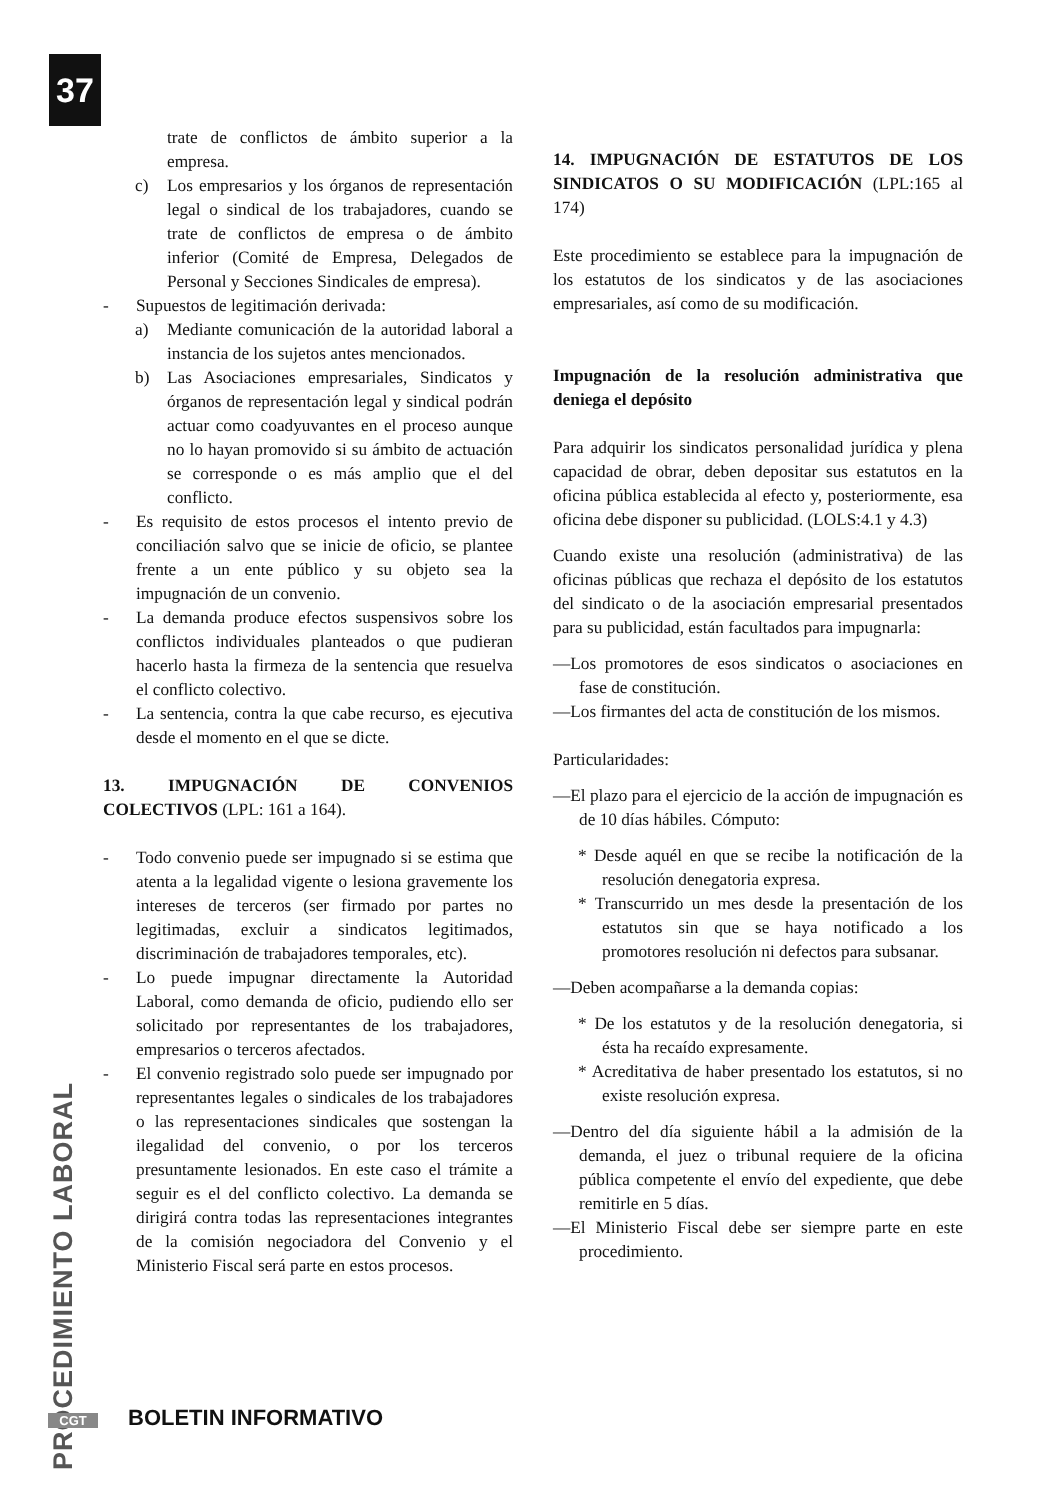37
trate de conflictos de ámbito superior a la empresa.
c) Los empresarios y los órganos de representación legal o sindical de los trabajadores, cuando se trate de conflictos de empresa o de ámbito inferior (Comité de Empresa, Delegados de Personal y Secciones Sindicales de empresa).
- Supuestos de legitimación derivada:
a) Mediante comunicación de la autoridad laboral a instancia de los sujetos antes mencionados.
b) Las Asociaciones empresariales, Sindicatos y órganos de representación legal y sindical podrán actuar como coadyuvantes en el proceso aunque no lo hayan promovido si su ámbito de actuación se corresponde o es más amplio que el del conflicto.
- Es requisito de estos procesos el intento previo de conciliación salvo que se inicie de oficio, se plantee frente a un ente público y su objeto sea la impugnación de un convenio.
- La demanda produce efectos suspensivos sobre los conflictos individuales planteados o que pudieran hacerlo hasta la firmeza de la sentencia que resuelva el conflicto colectivo.
- La sentencia, contra la que cabe recurso, es ejecutiva desde el momento en el que se dicte.
13. IMPUGNACIÓN DE CONVENIOS COLECTIVOS (LPL: 161 a 164).
- Todo convenio puede ser impugnado si se estima que atenta a la legalidad vigente o lesiona gravemente los intereses de terceros (ser firmado por partes no legitimadas, excluir a sindicatos legitimados, discriminación de trabajadores temporales, etc).
- Lo puede impugnar directamente la Autoridad Laboral, como demanda de oficio, pudiendo ello ser solicitado por representantes de los trabajadores, empresarios o terceros afectados.
- El convenio registrado solo puede ser impugnado por representantes legales o sindicales de los trabajadores o las representaciones sindicales que sostengan la ilegalidad del convenio, o por los terceros presuntamente lesionados. En este caso el trámite a seguir es el del conflicto colectivo. La demanda se dirigirá contra todas las representaciones integrantes de la comisión negociadora del Convenio y el Ministerio Fiscal será parte en estos procesos.
14. IMPUGNACIÓN DE ESTATUTOS DE LOS SINDICATOS O SU MODIFICACIÓN (LPL:165 al 174)
Este procedimiento se establece para la impugnación de los estatutos de los sindicatos y de las asociaciones empresariales, así como de su modificación.
Impugnación de la resolución administrativa que deniega el depósito
Para adquirir los sindicatos personalidad jurídica y plena capacidad de obrar, deben depositar sus estatutos en la oficina pública establecida al efecto y, posteriormente, esa oficina debe disponer su publicidad. (LOLS:4.1 y 4.3)
Cuando existe una resolución (administrativa) de las oficinas públicas que rechaza el depósito de los estatutos del sindicato o de la asociación empresarial presentados para su publicidad, están facultados para impugnarla:
—Los promotores de esos sindicatos o asociaciones en fase de constitución.
—Los firmantes del acta de constitución de los mismos.
Particularidades:
—El plazo para el ejercicio de la acción de impugnación es de 10 días hábiles. Cómputo:
* Desde aquél en que se recibe la notificación de la resolución denegatoria expresa.
* Transcurrido un mes desde la presentación de los estatutos sin que se haya notificado a los promotores resolución ni defectos para subsanar.
—Deben acompañarse a la demanda copias:
* De los estatutos y de la resolución denegatoria, si ésta ha recaído expresamente.
* Acreditativa de haber presentado los estatutos, si no existe resolución expresa.
—Dentro del día siguiente hábil a la admisión de la demanda, el juez o tribunal requiere de la oficina pública competente el envío del expediente, que debe remitirle en 5 días.
—El Ministerio Fiscal debe ser siempre parte en este procedimiento.
PROCEDIMIENTO LABORAL
CGT BOLETIN INFORMATIVO